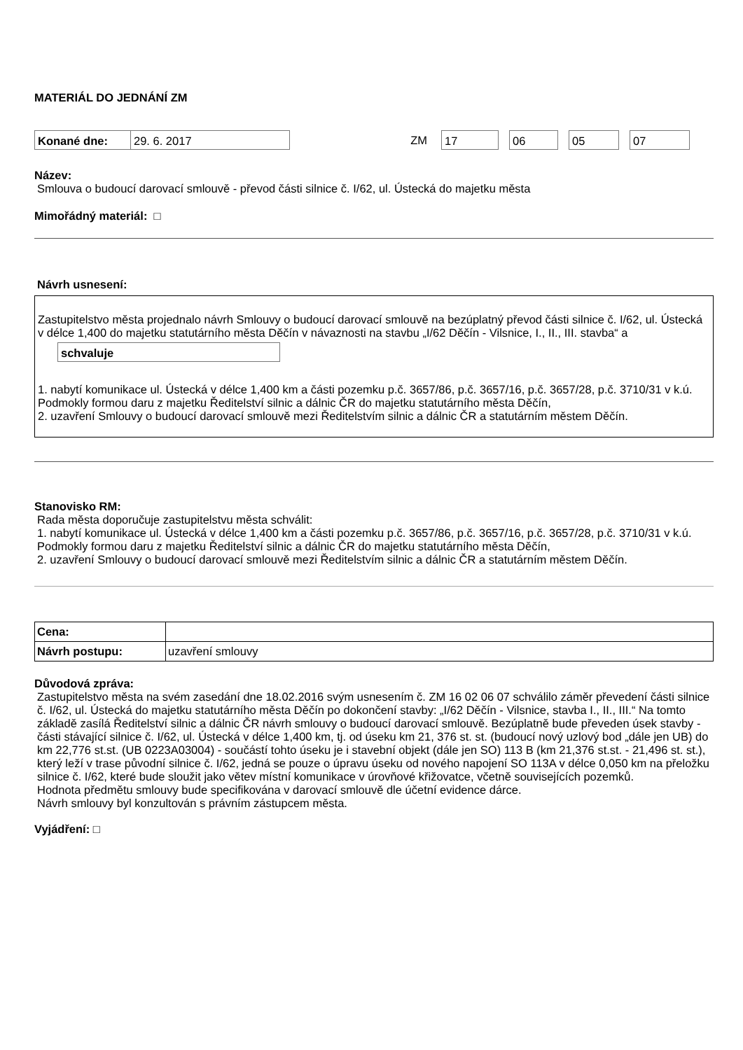MATERIÁL DO JEDNÁNÍ ZM
Konané dne: 29. 6. 2017
ZM
17 06 05 07
Název:
Smlouva o budoucí darovací smlouvě - převod části silnice č. I/62, ul. Ústecká do majetku města
Mimořádný materiál: □
Návrh usnesení:
Zastupitelstvo města projednalo návrh Smlouvy o budoucí darovací smlouvě na bezúplatný převod části silnice č. I/62, ul. Ústecká v délce 1,400 do majetku statutárního města Děčín v návaznosti na stavbu „I/62 Děčín - Vilsnice, I., II., III. stavba“ a
schvaluje
1. nabytí komunikace ul. Ústecká v délce 1,400 km a části pozemku p.č. 3657/86, p.č. 3657/16, p.č. 3657/28, p.č. 3710/31 v k.ú. Podmokly formou daru z majetku Ředitelství silnic a dálnic ČR do majetku statutárního města Děčín,
2. uzavření Smlouvy o budoucí darovací smlouvě mezi Ředitelstvím silnic a dálnic ČR a statutárním městem Děčín.
Stanovisko RM:
Rada města doporučuje zastupitelstvu města schválit:
1. nabytí komunikace ul. Ústecká v délce 1,400 km a části pozemku p.č. 3657/86, p.č. 3657/16, p.č. 3657/28, p.č. 3710/31 v k.ú. Podmokly formou daru z majetku Ředitelství silnic a dálnic ČR do majetku statutárního města Děčín,
2. uzavření Smlouvy o budoucí darovací smlouvě mezi Ředitelstvím silnic a dálnic ČR a statutárním městem Děčín.
| Cena: | |
| Návrh postupu: | uzavření smlouvy |
Důvodová zpráva:
Zastupitelstvo města na svém zasedání dne 18.02.2016 svým usnesením č. ZM 16 02 06 07 schválilo záměr převedení části silnice č. I/62, ul. Ústecká do majetku statutárního města Děčín po dokončení stavby: „I/62 Děčín - Vilsnice, stavba I., II., III.“ Na tomto základě zasílá Ředitelství silnic a dálnic ČR návrh smlouvy o budoucí darovací smlouvě. Bezúplatně bude převeden úsek stavby - části stávající silnice č. I/62, ul. Ústecká v délce 1,400 km, tj. od úseku km 21, 376 st. st. (budoucí nový uzlový bod „dále jen UB) do km 22,776 st.st. (UB 0223A03004) - součástí tohto úseku je i stavební objekt (dále jen SO) 113 B (km 21,376 st.st. - 21,496 st. st.), který leží v trase původní silnice č. I/62, jedná se pouze o úpravu úseku od nového napojení SO 113A v délce 0,050 km na přeložku silnice č. I/62, které bude sloužit jako větev místní komunikace v úrovňové křižovatce, včetně souvisejících pozemků.
Hodnota předmětu smlouvy bude specifikována v darovací smlouvě dle účetní evidence dárce.
Návrh smlouvy byl konzultován s právním zástupcem města.
Vyjádření: □